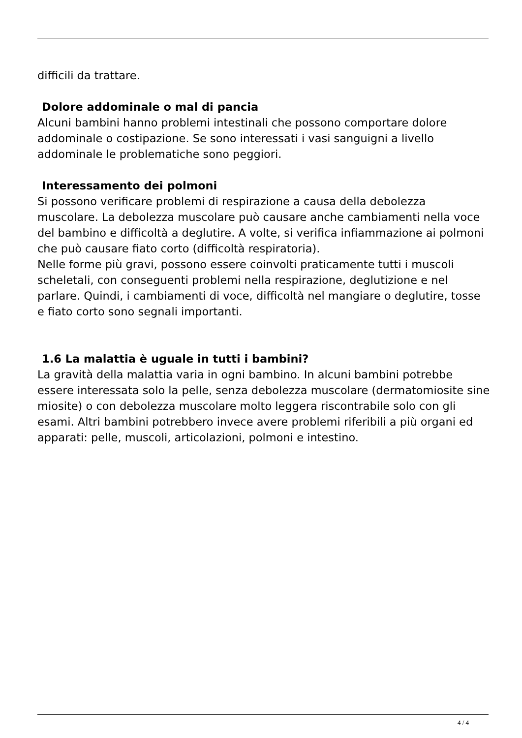difficili da trattare.
Dolore addominale o mal di pancia
Alcuni bambini hanno problemi intestinali che possono comportare dolore addominale o costipazione. Se sono interessati i vasi sanguigni a livello addominale le problematiche sono peggiori.
Interessamento dei polmoni
Si possono verificare problemi di respirazione a causa della debolezza muscolare. La debolezza muscolare può causare anche cambiamenti nella voce del bambino e difficoltà a deglutire. A volte, si verifica infiammazione ai polmoni che può causare fiato corto (difficoltà respiratoria).
Nelle forme più gravi, possono essere coinvolti praticamente tutti i muscoli scheletali, con conseguenti problemi nella respirazione, deglutizione e nel parlare. Quindi, i cambiamenti di voce, difficoltà nel mangiare o deglutire, tosse e fiato corto sono segnali importanti.
1.6 La malattia è uguale in tutti i bambini?
La gravità della malattia varia in ogni bambino. In alcuni bambini potrebbe essere interessata solo la pelle, senza debolezza muscolare (dermatomiosite sine miosite) o con debolezza muscolare molto leggera riscontrabile solo con gli esami. Altri bambini potrebbero invece avere problemi riferibili a più organi ed apparati: pelle, muscoli, articolazioni, polmoni e intestino.
4 / 4